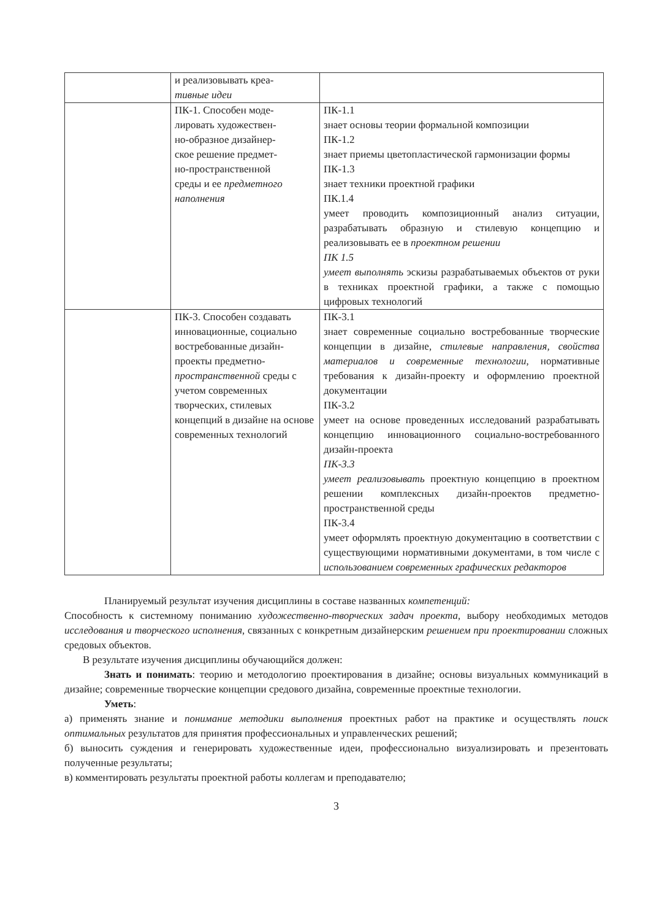| | и реализовывать креа- тивные идеи | |
| | ПК-1. Способен моде- лировать художествен- но-образное дизайнер- ское решение предмет- но-пространственной среды и ее предметного наполнения | ПК-1.1 знает основы теории формальной композиции ПК-1.2 знает приемы цветопластической гармонизации формы ПК-1.3 знает техники проектной графики ПК.1.4 умеет проводить композиционный анализ ситуации, разрабатывать образную и стилевую концепцию и реализовывать ее в проектном решении ПК 1.5 умеет выполнять эскизы разрабатываемых объектов от руки в техниках проектной графики, а также с помощью цифровых технологий |
| | ПК-3. Способен создавать инновационные, социально востребованные дизайн-проекты предметно- пространственной среды с учетом современных творческих, стилевых концепций в дизайне на основе современных технологий | ПК-3.1 знает современные социально востребованные творческие концепции в дизайне, стилевые направления, свойства материалов и современные технологии , нормативные требования к дизайн-проекту и оформлению проектной документации ПК-3.2 умеет на основе проведенных исследований разрабатывать концепцию инновационного социально-востребованного дизайн-проекта ПК-3.3 умеет реализовывать проектную концепцию в проектном решении комплексных дизайн-проектов предметно-пространственной среды ПК-3.4 умеет оформлять проектную документацию в соответствии с существующими нормативными документами, в том числе с использованием современных графических редакторов |
Планируемый результат изучения дисциплины в составе названных компетенций:
Способность к системному пониманию художественно-творческих задач проекта, выбору необходимых методов исследования и творческого исполнения, связанных с конкретным дизайнерским решением при проектировании сложных средовых объектов.
В результате изучения дисциплины обучающийся должен:
Знать и понимать: теорию и методологию проектирования в дизайне; основы визуальных коммуникаций в дизайне; современные творческие концепции средового дизайна, современные проектные технологии.
Уметь:
а) применять знание и понимание методики выполнения проектных работ на практике и осуществлять поиск оптимальных результатов для принятия профессиональных и управленческих решений;
б) выносить суждения и генерировать художественные идеи, профессионально визуализировать и презентовать полученные результаты;
в) комментировать результаты проектной работы коллегам и преподавателю;
3